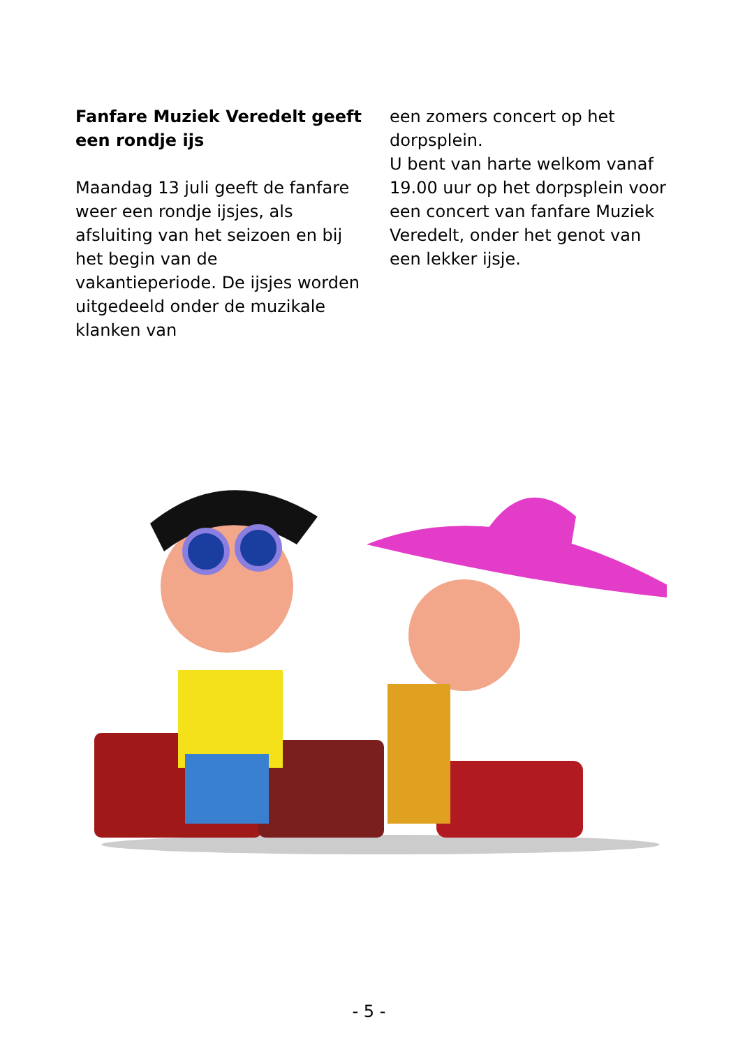Fanfare Muziek Veredelt geeft een rondje ijs
Maandag 13 juli geeft de fanfare weer een rondje ijsjes, als afsluiting van het seizoen en bij het begin van de vakantieperiode. De ijsjes worden uitgedeeld onder de muzikale klanken van
een zomers concert op het dorpsplein.
U bent van harte welkom vanaf 19.00 uur op het dorpsplein voor een concert van fanfare Muziek Veredelt, onder het genot van een lekker ijsje.
- 5 -